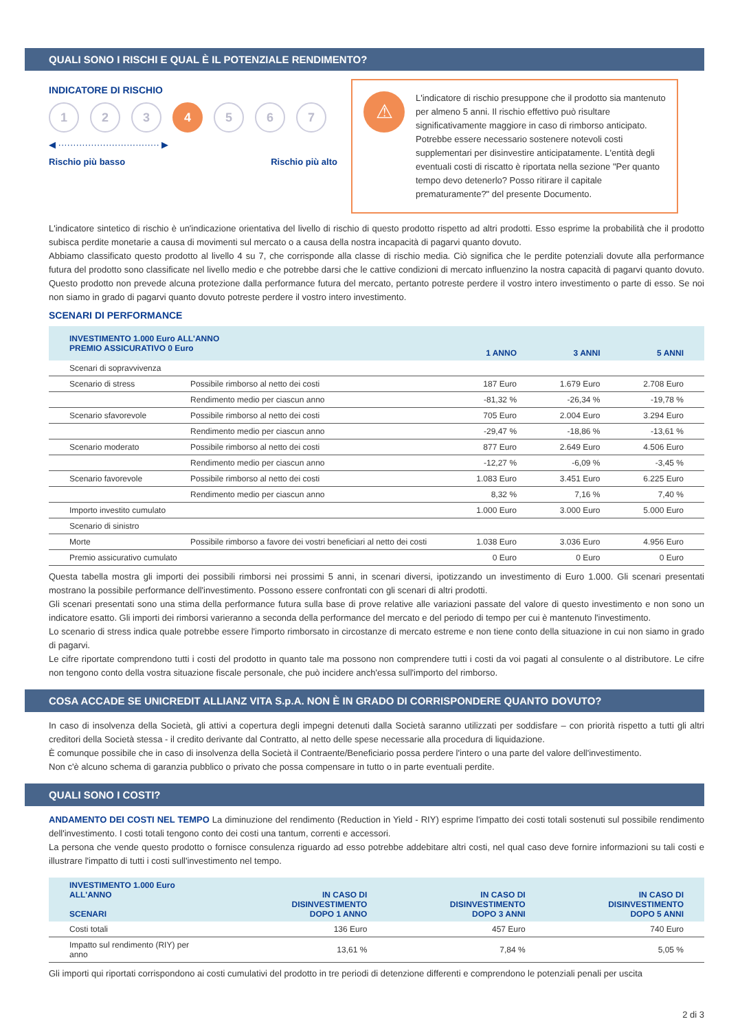QUALI SONO I RISCHI E QUAL È IL POTENZIALE RENDIMENTO?
INDICATORE DI RISCHIO
1 2 3 4 5 6 7
◀ ·································· ▶
Rischio più basso Rischio più alto
⚠
L'indicatore di rischio presuppone che il prodotto sia mantenuto per almeno 5 anni. Il rischio effettivo può risultare significativamente maggiore in caso di rimborso anticipato. Potrebbe essere necessario sostenere notevoli costi supplementari per disinvestire anticipatamente. L'entità degli eventuali costi di riscatto è riportata nella sezione "Per quanto tempo devo detenerlo? Posso ritirare il capitale prematuramente?" del presente Documento.
L'indicatore sintetico di rischio è un'indicazione orientativa del livello di rischio di questo prodotto rispetto ad altri prodotti. Esso esprime la probabilità che il prodotto subisca perdite monetarie a causa di movimenti sul mercato o a causa della nostra incapacità di pagarvi quanto dovuto.
Abbiamo classificato questo prodotto al livello 4 su 7, che corrisponde alla classe di rischio media. Ciò significa che le perdite potenziali dovute alla performance futura del prodotto sono classificate nel livello medio e che potrebbe darsi che le cattive condizioni di mercato influenzino la nostra capacità di pagarvi quanto dovuto. Questo prodotto non prevede alcuna protezione dalla performance futura del mercato, pertanto potreste perdere il vostro intero investimento o parte di esso. Se noi non siamo in grado di pagarvi quanto dovuto potreste perdere il vostro intero investimento.
SCENARI DI PERFORMANCE
| INVESTIMENTO 1.000 Euro ALL'ANNO PREMIO ASSICURATIVO 0 Euro | | 1 ANNO | 3 ANNI | 5 ANNI |
| --- | --- | --- | --- | --- |
| Scenari di sopravvivenza | | | | |
| Scenario di stress | Possibile rimborso al netto dei costi | 187 Euro | 1.679 Euro | 2.708 Euro |
| | Rendimento medio per ciascun anno | -81,32 % | -26,34 % | -19,78 % |
| Scenario sfavorevole | Possibile rimborso al netto dei costi | 705 Euro | 2.004 Euro | 3.294 Euro |
| | Rendimento medio per ciascun anno | -29,47 % | -18,86 % | -13,61 % |
| Scenario moderato | Possibile rimborso al netto dei costi | 877 Euro | 2.649 Euro | 4.506 Euro |
| | Rendimento medio per ciascun anno | -12,27 % | -6,09 % | -3,45 % |
| Scenario favorevole | Possibile rimborso al netto dei costi | 1.083 Euro | 3.451 Euro | 6.225 Euro |
| | Rendimento medio per ciascun anno | 8,32 % | 7,16 % | 7,40 % |
| Importo investito cumulato | | 1.000 Euro | 3.000 Euro | 5.000 Euro |
| Scenario di sinistro | | | | |
| Morte | Possibile rimborso a favore dei vostri beneficiari al netto dei costi | 1.038 Euro | 3.036 Euro | 4.956 Euro |
| Premio assicurativo cumulato | | 0 Euro | 0 Euro | 0 Euro |
Questa tabella mostra gli importi dei possibili rimborsi nei prossimi 5 anni, in scenari diversi, ipotizzando un investimento di Euro 1.000. Gli scenari presentati mostrano la possibile performance dell'investimento. Possono essere confrontati con gli scenari di altri prodotti.
Gli scenari presentati sono una stima della performance futura sulla base di prove relative alle variazioni passate del valore di questo investimento e non sono un indicatore esatto. Gli importi dei rimborsi varieranno a seconda della performance del mercato e del periodo di tempo per cui è mantenuto l'investimento.
Lo scenario di stress indica quale potrebbe essere l'importo rimborsato in circostanze di mercato estreme e non tiene conto della situazione in cui non siamo in grado di pagarvi.
Le cifre riportate comprendono tutti i costi del prodotto in quanto tale ma possono non comprendere tutti i costi da voi pagati al consulente o al distributore. Le cifre non tengono conto della vostra situazione fiscale personale, che può incidere anch'essa sull'importo del rimborso.
COSA ACCADE SE UNICREDIT ALLIANZ VITA S.p.A. NON È IN GRADO DI CORRISPONDERE QUANTO DOVUTO?
In caso di insolvenza della Società, gli attivi a copertura degli impegni detenuti dalla Società saranno utilizzati per soddisfare – con priorità rispetto a tutti gli altri creditori della Società stessa - il credito derivante dal Contratto, al netto delle spese necessarie alla procedura di liquidazione.
È comunque possibile che in caso di insolvenza della Società il Contraente/Beneficiario possa perdere l'intero o una parte del valore dell'investimento.
Non c'è alcuno schema di garanzia pubblico o privato che possa compensare in tutto o in parte eventuali perdite.
QUALI SONO I COSTI?
ANDAMENTO DEI COSTI NEL TEMPO La diminuzione del rendimento (Reduction in Yield - RIY) esprime l'impatto dei costi totali sostenuti sul possibile rendimento dell'investimento. I costi totali tengono conto dei costi una tantum, correnti e accessori.
La persona che vende questo prodotto o fornisce consulenza riguardo ad esso potrebbe addebitare altri costi, nel qual caso deve fornire informazioni su tali costi e illustrare l'impatto di tutti i costi sull'investimento nel tempo.
| INVESTIMENTO 1.000 Euro ALL'ANNO SCENARI | IN CASO DI DISINVESTIMENTO DOPO 1 ANNO | IN CASO DI DISINVESTIMENTO DOPO 3 ANNI | IN CASO DI DISINVESTIMENTO DOPO 5 ANNI |
| --- | --- | --- | --- |
| Costi totali | 136 Euro | 457 Euro | 740 Euro |
| Impatto sul rendimento (RIY) per anno | 13,61 % | 7,84 % | 5,05 % |
Gli importi qui riportati corrispondono ai costi cumulativi del prodotto in tre periodi di detenzione differenti e comprendono le potenziali penali per uscita
2 di 3